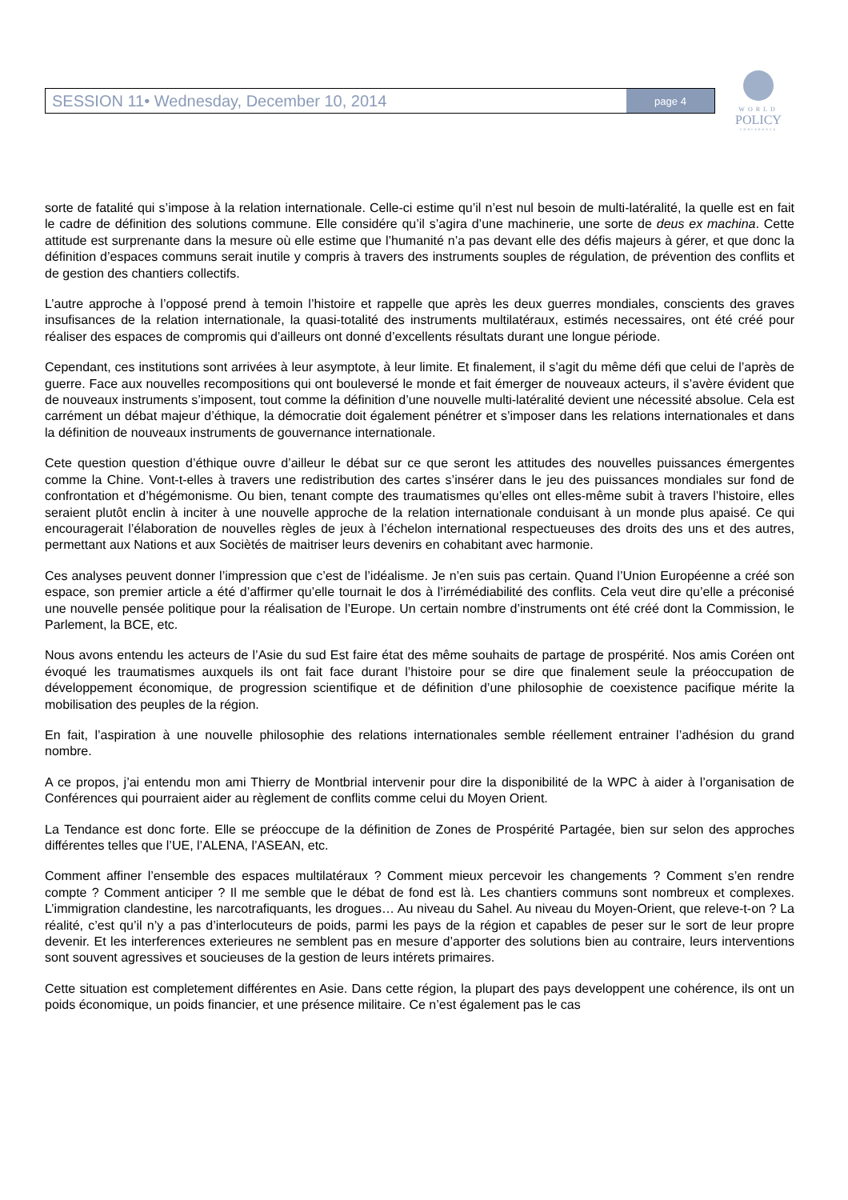SESSION 11• Wednesday, December 10, 2014 page 4
WORLD
POLICY
CONFERENCE
sorte de fatalité qui s’impose à la relation internationale. Celle-ci estime qu’il n’est nul besoin de multi-latéralité, la quelle est en fait le cadre de définition des solutions commune. Elle considére qu’il s’agira d’une machinerie, une sorte de deus ex machina. Cette attitude est surprenante dans la mesure où elle estime que l’humanité n’a pas devant elle des défis majeurs à gérer, et que donc la définition d’espaces communs serait inutile y compris à travers des instruments souples de régulation, de prévention des conflits et de gestion des chantiers collectifs.
L’autre approche à l’opposé prend à temoin l’histoire et rappelle que après les deux guerres mondiales, conscients des graves insufisances de la relation internationale, la quasi-totalité des instruments multilatéraux, estimés necessaires, ont été créé pour réaliser des espaces de compromis qui d’ailleurs ont donné d’excellents résultats durant une longue période.
Cependant, ces institutions sont arrivées à leur asymptote, à leur limite. Et finalement, il s’agit du même défi que celui de l’après de guerre. Face aux nouvelles recompositions qui ont bouleversé le monde et fait émerger de nouveaux acteurs, il s’avère évident que de nouveaux instruments s’imposent, tout comme la définition d’une nouvelle multi-latéralité devient une nécessité absolue. Cela est carrément un débat majeur d’éthique, la démocratie doit également pénétrer et s’imposer dans les relations internationales et dans la définition de nouveaux instruments de gouvernance internationale.
Cete question question d’éthique ouvre d’ailleur le débat sur ce que seront les attitudes des nouvelles puissances émergentes comme la Chine. Vont-t-elles à travers une redistribution des cartes s’insérer dans le jeu des puissances mondiales sur fond de confrontation et d’hégémonisme. Ou bien, tenant compte des traumatismes qu’elles ont elles-même subit à travers l’histoire, elles seraient plutôt enclin à inciter à une nouvelle approche de la relation internationale conduisant à un monde plus apaisé. Ce qui encouragerait l’élaboration de nouvelles règles de jeux à l’échelon international respectueuses des droits des uns et des autres, permettant aux Nations et aux Sociètés de maitriser leurs devenirs en cohabitant avec harmonie.
Ces analyses peuvent donner l’impression que c’est de l’idéalisme. Je n’en suis pas certain. Quand l’Union Européenne a créé son espace, son premier article a été d’affirmer qu’elle tournait le dos à l’irrémédiabilité des conflits. Cela veut dire qu’elle a préconisé une nouvelle pensée politique pour la réalisation de l’Europe. Un certain nombre d’instruments ont été créé dont la Commission, le Parlement, la BCE, etc.
Nous avons entendu les acteurs de l’Asie du sud Est faire état des même souhaits de partage de prospérité. Nos amis Coréen ont évoqué les traumatismes auxquels ils ont fait face durant l’histoire pour se dire que finalement seule la préoccupation de développement économique, de progression scientifique et de définition d’une philosophie de coexistence pacifique mérite la mobilisation des peuples de la région.
En fait, l’aspiration à une nouvelle philosophie des relations internationales semble réellement entrainer l’adhésion du grand nombre.
A ce propos, j’ai entendu mon ami Thierry de Montbrial intervenir pour dire la disponibilité de la WPC à aider à l’organisation de Conférences qui pourraient aider au règlement de conflits comme celui du Moyen Orient.
La Tendance est donc forte. Elle se préoccupe de la définition de Zones de Prospérité Partagée, bien sur selon des approches différentes telles que l’UE, l’ALENA, l’ASEAN, etc.
Comment affiner l’ensemble des espaces multilatéraux ? Comment mieux percevoir les changements ? Comment s’en rendre compte ? Comment anticiper ? Il me semble que le débat de fond est là. Les chantiers communs sont nombreux et complexes. L’immigration clandestine, les narcotrafiquants, les drogues… Au niveau du Sahel. Au niveau du Moyen-Orient, que releve-t-on ? La réalité, c’est qu’il n’y a pas d’interlocuteurs de poids, parmi les pays de la région et capables de peser sur le sort de leur propre devenir. Et les interferences exterieures ne semblent pas en mesure d’apporter des solutions bien au contraire, leurs interventions sont souvent agressives et soucieuses de la gestion de leurs intérets primaires.
Cette situation est completement différentes en Asie. Dans cette région, la plupart des pays developpent une cohérence, ils ont un poids économique, un poids financier, et une présence militaire. Ce n’est également pas le cas